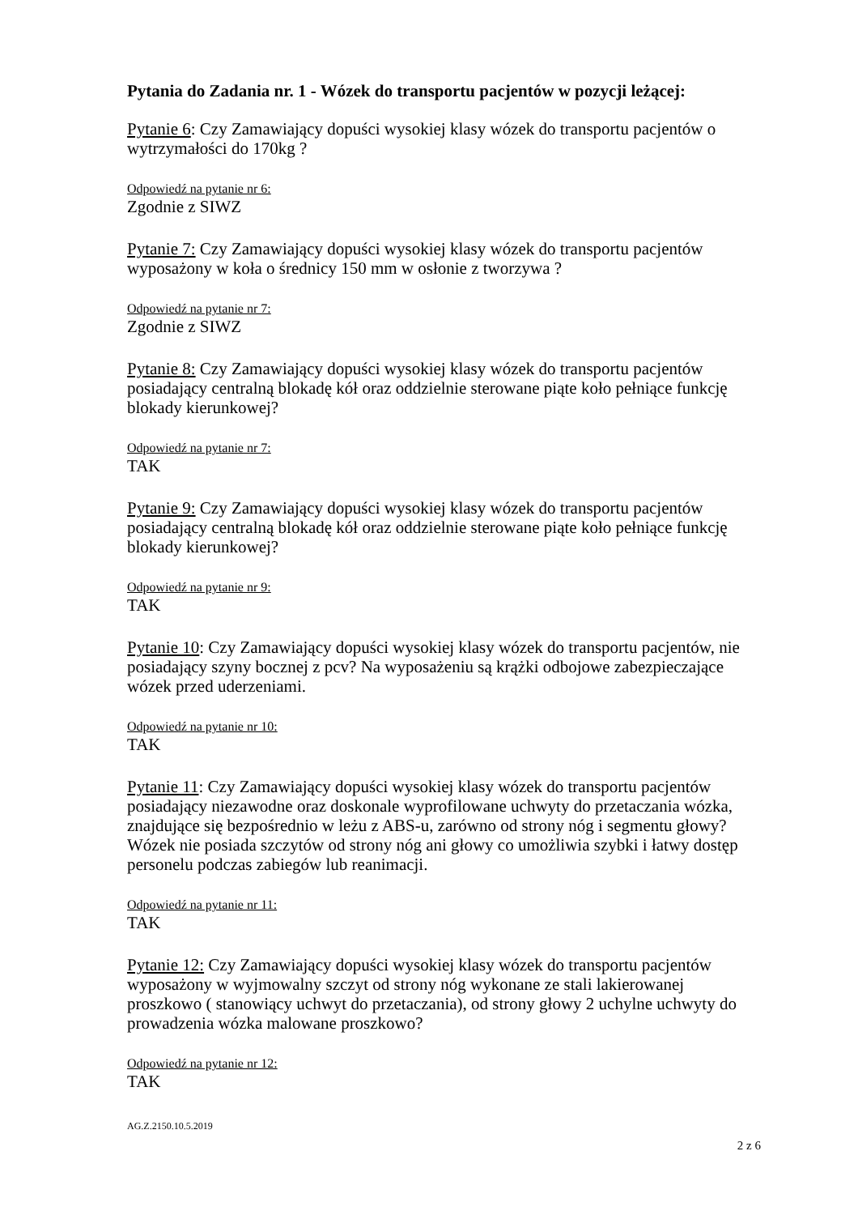Pytania do Zadania nr. 1 - Wózek do transportu pacjentów w pozycji leżącej:
Pytanie 6: Czy Zamawiający dopuści wysokiej klasy wózek do transportu pacjentów o wytrzymałości do 170kg ?
Odpowiedź na pytanie nr 6:
Zgodnie z SIWZ
Pytanie 7: Czy Zamawiający dopuści wysokiej klasy wózek do transportu pacjentów wyposażony w koła o średnicy 150 mm w osłonie z tworzywa ?
Odpowiedź na pytanie nr 7:
Zgodnie z SIWZ
Pytanie 8: Czy Zamawiający dopuści wysokiej klasy wózek do transportu pacjentów posiadający centralną blokadę kół oraz oddzielnie sterowane piąte koło pełniące funkcję blokady kierunkowej?
Odpowiedź na pytanie nr 7:
TAK
Pytanie 9: Czy Zamawiający dopuści wysokiej klasy wózek do transportu pacjentów posiadający centralną blokadę kół oraz oddzielnie sterowane piąte koło pełniące funkcję blokady kierunkowej?
Odpowiedź na pytanie nr 9:
TAK
Pytanie 10: Czy Zamawiający dopuści wysokiej klasy wózek do transportu pacjentów, nie posiadający szyny bocznej z pcv? Na wyposażeniu są krążki odbojowe zabezpieczające wózek przed uderzeniami.
Odpowiedź na pytanie nr 10:
TAK
Pytanie 11: Czy Zamawiający dopuści wysokiej klasy wózek do transportu pacjentów posiadający niezawodne oraz doskonale wyprofilowane uchwyty do przetaczania wózka, znajdujące się bezpośrednio w leżu z ABS-u, zarówno od strony nóg i segmentu głowy?Wózek nie posiada szczytów od strony nóg ani głowy co umożliwia szybki i łatwy dostęp personelu podczas zabiegów lub reanimacji.
Odpowiedź na pytanie nr 11:
TAK
Pytanie 12: Czy Zamawiający dopuści wysokiej klasy wózek do transportu pacjentów wyposażony w wyjmowalny szczyt od strony nóg wykonane ze stali lakierowanej proszkowo ( stanowiący uchwyt do przetaczania), od strony głowy 2 uchylne uchwyty do prowadzenia wózka malowane proszkowo?
Odpowiedź na pytanie nr 12:
TAK
AG.Z.2150.10.5.2019
2 z 6